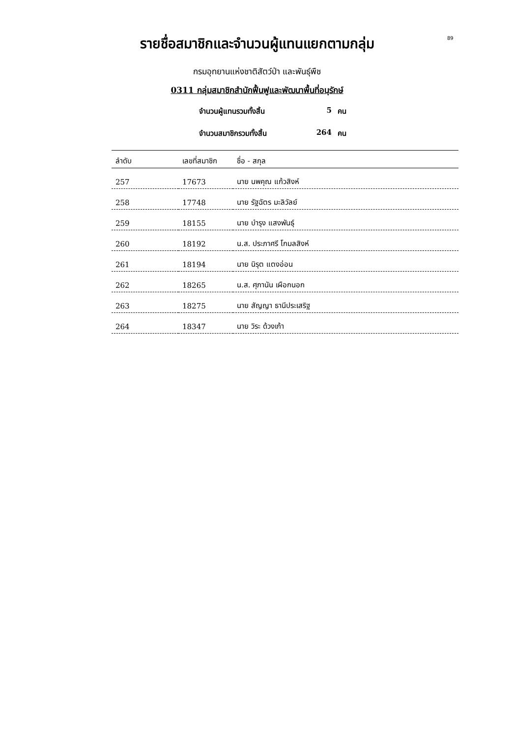89
รายชื่อสมาชิกและจำนวนผู้แทนแยกตามกลุ่ม
กรมอุทยานแห่งชาติสัตว์ป่า และพันธุ์พืช
0311 กลุ่มสมาชิกสำนักฟื้นฟูและพัฒนาพื้นที่อนุรักษ์
จำนวนผู้แทนรวมทั้งสิ้น 5 คน
จำนวนสมาชิกรวมทั้งสิ้น 264 คน
| ลำดับ | เลขที่สมาชิก | ชื่อ - สกุล |
| --- | --- | --- |
| 257 | 17673 | นาย นพคุณ แก้วสิงห์ |
| 258 | 17748 | นาย รัฐฉัตร มะลิวัลย์ |
| 259 | 18155 | นาย บำรุง แสงพันธุ์ |
| 260 | 18192 | น.ส. ประภาศรี โกมลสิงห์ |
| 261 | 18194 | นาย นิรุต แตงอ่อน |
| 262 | 18265 | น.ส. ศุภานัน เผือกนอก |
| 263 | 18275 | นาย สัญญา ธานีประเสริฐ |
| 264 | 18347 | นาย วิระ ด้วงเก้า |